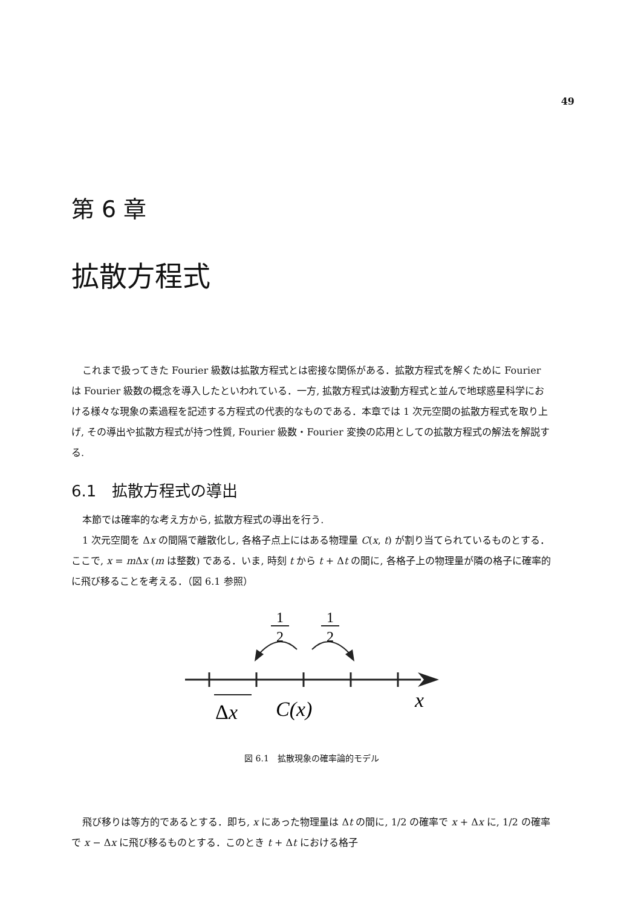49
第 6 章
拡散方程式
これまで扱ってきた Fourier 級数は拡散方程式とは密接な関係がある．拡散方程式を解くために Fourier は Fourier 級数の概念を導入したといわれている．一方, 拡散方程式は波動方程式と並んで地球惑星科学における様々な現象の素過程を記述する方程式の代表的なものである．本章では 1 次元空間の拡散方程式を取り上げ, その導出や拡散方程式が持つ性質, Fourier 級数・Fourier 変換の応用としての拡散方程式の解法を解説する.
6.1　拡散方程式の導出
本節では確率的な考え方から, 拡散方程式の導出を行う.
1 次元空間を Δx の間隔で離散化し, 各格子点上にはある物理量 C(x, t) が割り当てられているものとする．ここで, x = m Δx (m は整数) である．いま, 時刻 t から t + Δt の間に, 各格子上の物理量が隣の格子に確率的に飛び移ることを考える．（図 6.1 参照）
1
2
1
2
Δx
C(x)
x
図 6.1　拡散現象の確率論的モデル
飛び移りは等方的であるとする．即ち, x にあった物理量は Δt の間に, 1/2 の確率で x + Δx に, 1/2 の確率で x − Δx に飛び移るものとする．このとき t + Δt における格子